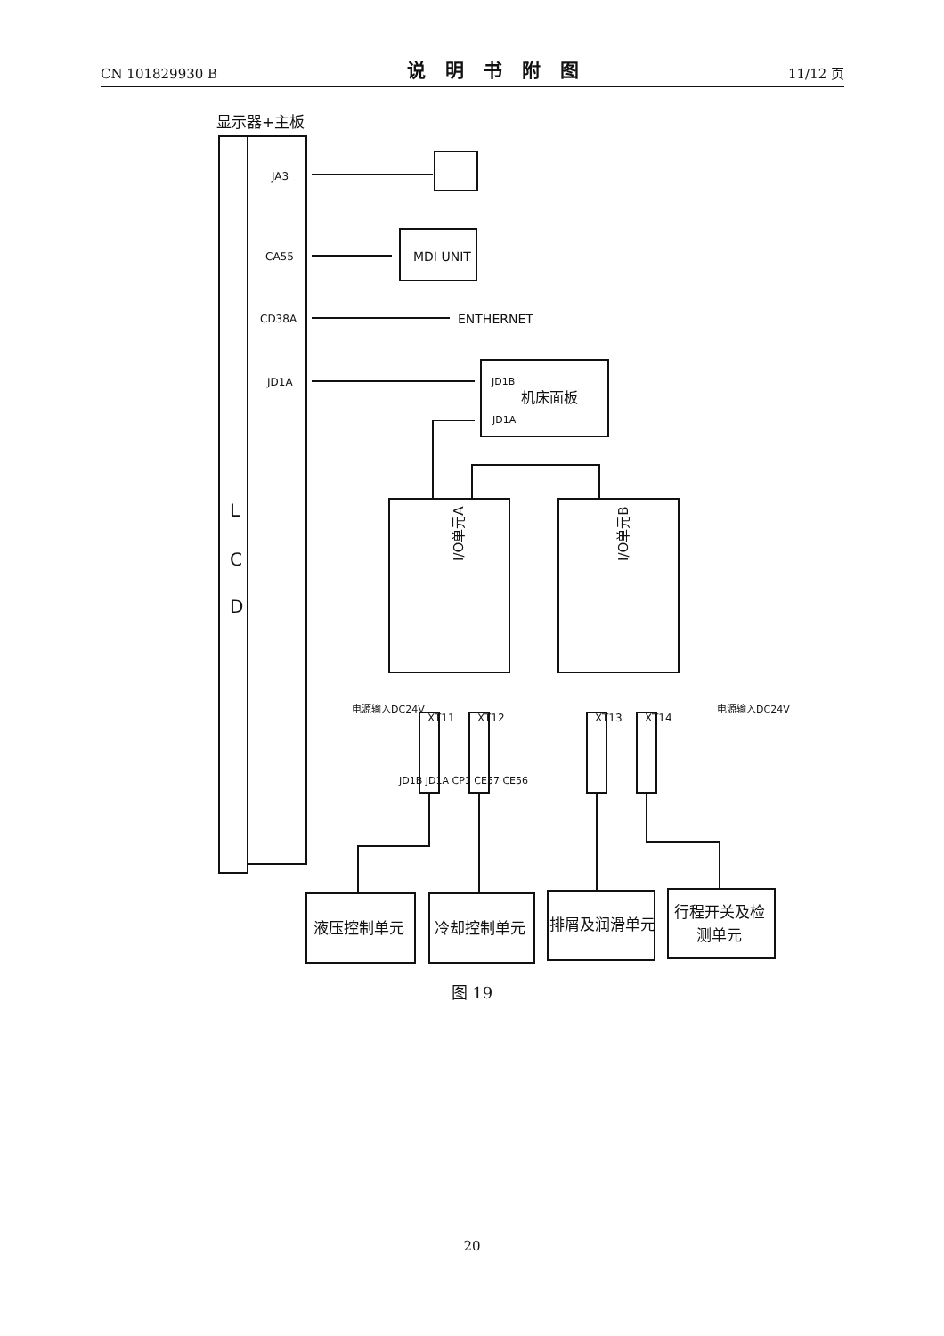CN 101829930 B 说明书附图 11/12 页
显示器+主板
L
C
D
JA3
CA55
MDI UNIT
CD38A
ENTHERNET
JD1A
JD1B
JD1A
机床面板
I/O单元A
I/O单元B
JD1B JD1A CP1 CE57 CE56
XT11
XT12
XT13
XT14
电源输入DC24V
电源输入DC24V
液压控制单元
冷却控制单元
排屑及润滑单元
行程开关及检
测单元
图 19
20